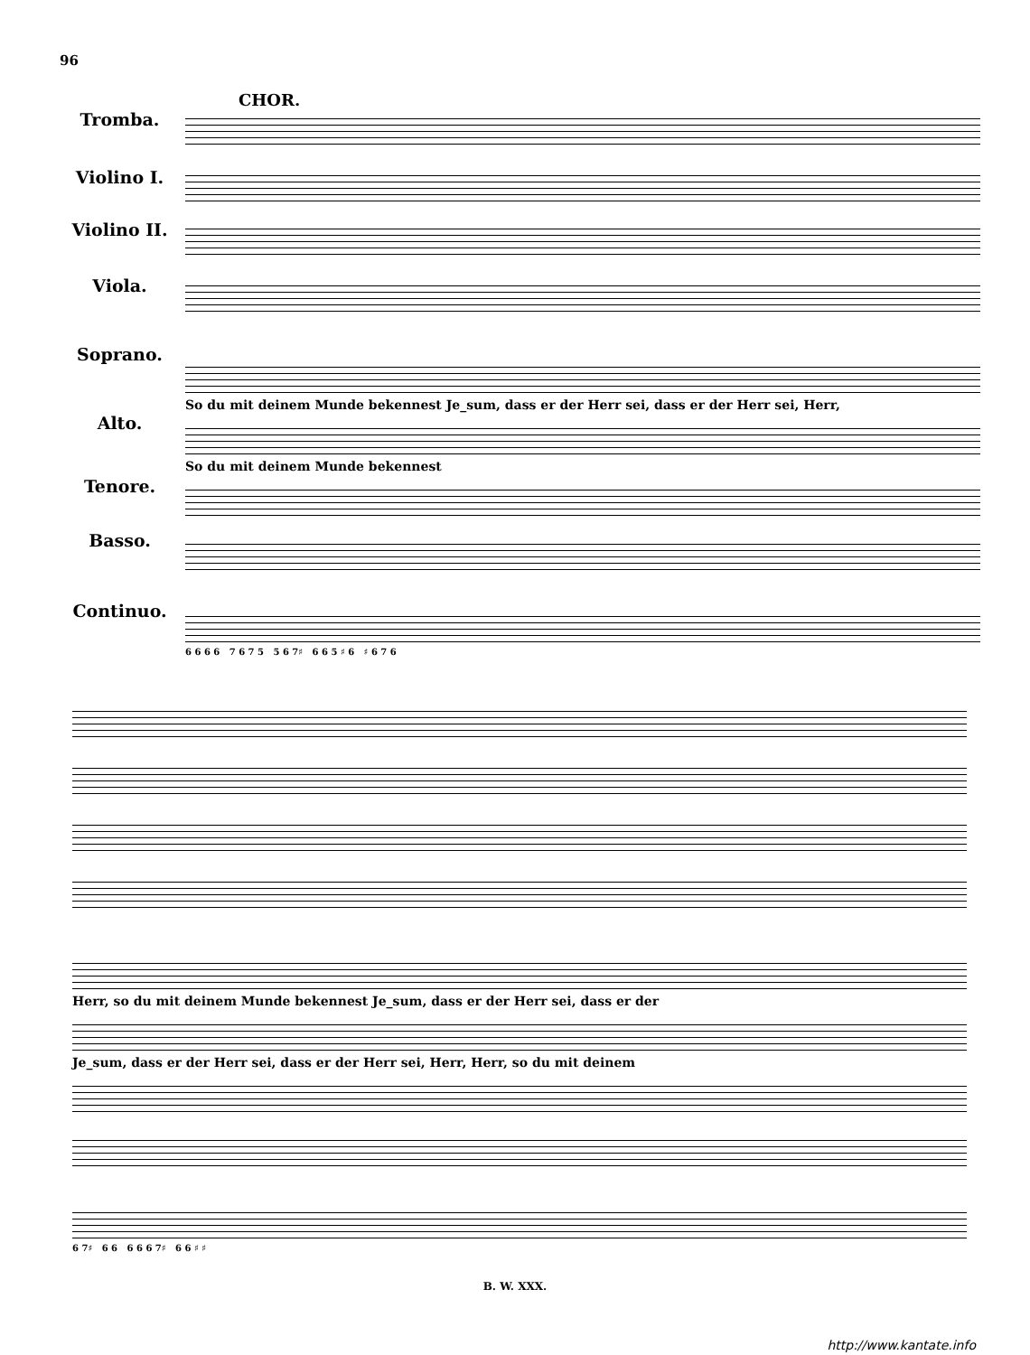96
CHOR.
Tromba.
Violino I.
Violino II.
Viola.
Soprano.
Alto.
Tenore.
Basso.
Continuo.
So du mit deinem Munde bekennest Je_sum, dass er der Herr sei, dass er der Herr sei, Herr,
So du mit deinem Munde bekennest
6 6 6 6 7 6 7 5 5 6 7♯ 6 6 5 ♯ 6 ♯ 6 7 6
Herr, so du mit deinem Munde bekennest Je_sum, dass er der Herr sei, dass er der
Je_sum, dass er der Herr sei, dass er der Herr sei, Herr, Herr, so du mit deinem
6 7♯ 6 6 6 6 6 7♯ 6 6 ♯ ♯
B. W. XXX.
http://www.kantate.info